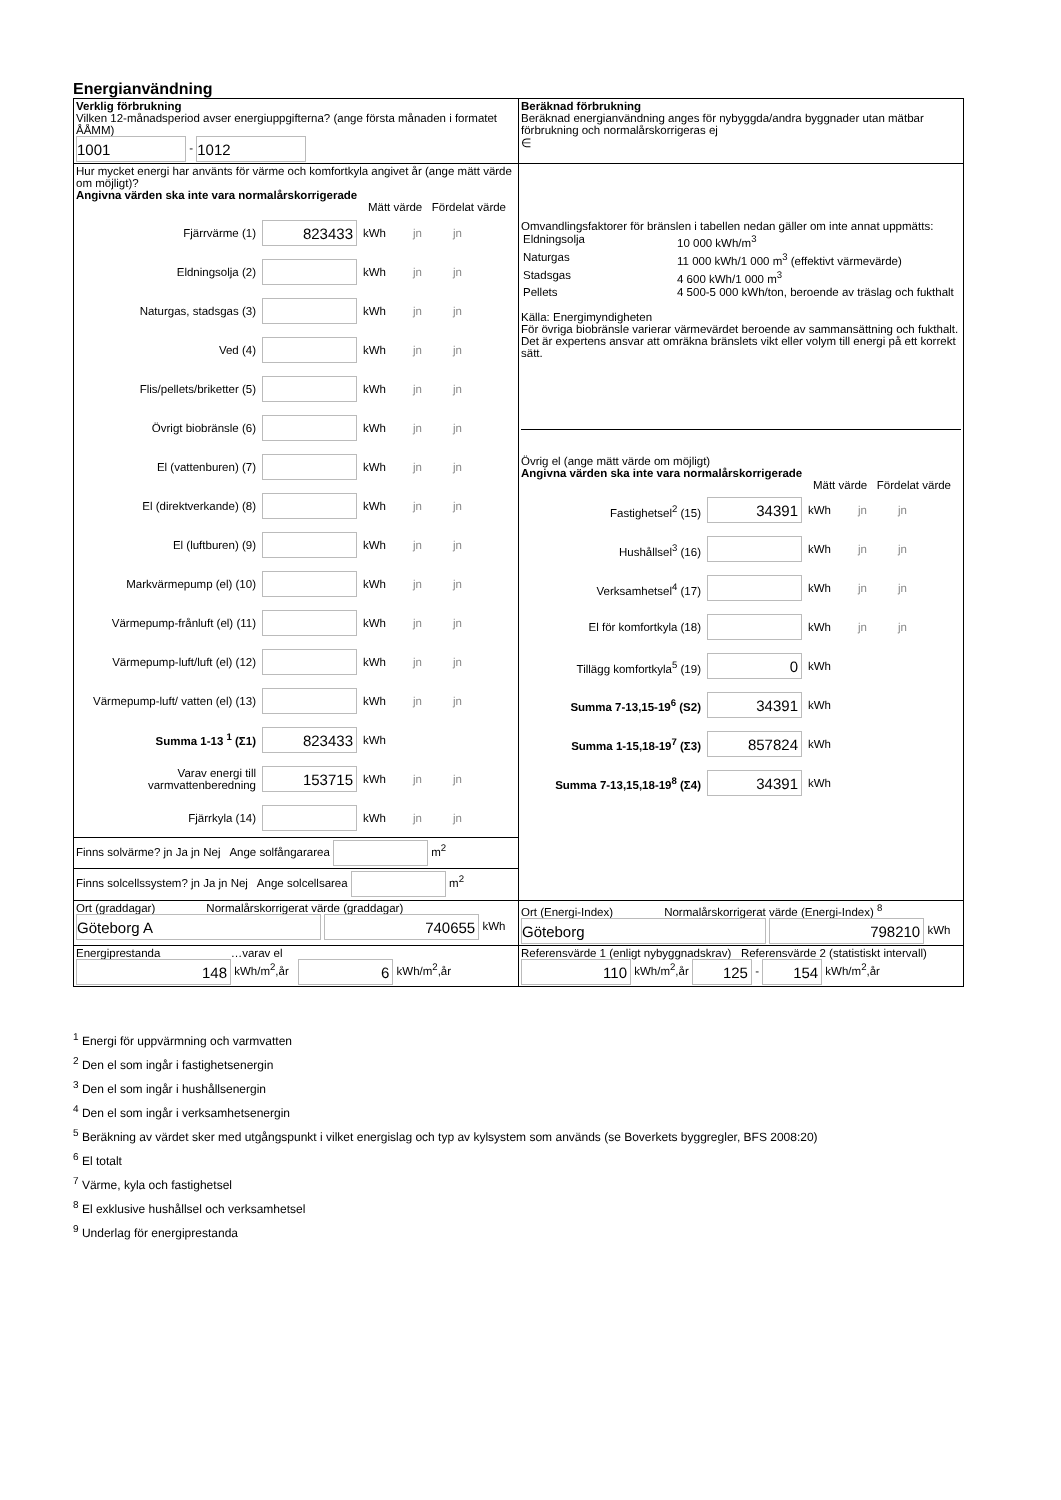Energianvändning
| Verklig förbrukning Vilken 12-månadsperiod avser energiuppgifterna? (ange första månaden i formatet ÅÅMM) 1001 - 1012 | Beräknad förbrukning Beräknad energianvändning anges för nybyggda/andra byggnader utan mätbar förbrukning och normalårskorrigeras ej ∈ |
| Hur mycket energi har använts för värme och komfortkyla angivet år (ange mätt värde om möjligt)? Angivna värden ska inte vara normalårskorrigerade Mätt värde Fördelat värde Fjärrvärme (1) 823433 kWh jn jn Eldningsolja (2) kWh jn jn Naturgas, stadsgas (3) kWh jn jn Ved (4) kWh jn jn Flis/pellets/briketter (5) kWh jn jn Övrigt biobränsle (6) kWh jn jn El (vattenburen) (7) kWh jn jn El (direktverkande) (8) kWh jn jn El (luftburen) (9) kWh jn jn Markvärmepump (el) (10) kWh jn jn Värmepump-frånluft (el) (11) kWh jn jn Värmepump-luft/luft (el) (12) kWh jn jn Värmepump-luft/ vatten (el) (13) kWh jn jn Summa 1-13 <sup>1</sup> (Σ1) 823433 kWh Varav energi till varmvattenberedning 153715 kWh jn jn Fjärrkyla (14) kWh jn jn Finns solvärme? jn Ja jn Nej Ange solfångararea m<sup>2</sup> Finns solcellssystem? jn Ja jn Nej Ange solcellsarea m<sup>2</sup> | Omvandlingsfaktorer för bränslen i tabellen nedan gäller om inte annat uppmätts: / Eldningsolja / 10 000 kWh/m<sup>3</sup> / / Naturgas / 11 000 kWh/1 000 m<sup>3</sup> (effektivt värmevärde) / / Stadsgas / 4 600 kWh/1 000 m<sup>3</sup> / / Pellets / 4 500-5 000 kWh/ton, beroende av träslag och fukthalt / Källa: Energimyndigheten För övriga biobränsle varierar värmevärdet beroende av sammansättning och fukthalt. Det är expertens ansvar att omräkna bränslets vikt eller volym till energi på ett korrekt sätt. Övrig el (ange mätt värde om möjligt) Angivna värden ska inte vara normalårskorrigerade Mätt värde Fördelat värde Fastighetsel<sup>2</sup> (15) 34391 kWh jn jn Hushållsel<sup>3</sup> (16) kWh jn jn Verksamhetsel<sup>4</sup> (17) kWh jn jn El för komfortkyla (18) kWh jn jn Tillägg komfortkyla<sup>5</sup> (19) 0 kWh Summa 7-13,15-19<sup>6</sup> (S2) 34391 kWh Summa 1-15,18-19<sup>7</sup> (Σ3) 857824 kWh Summa 7-13,15,18-19<sup>8</sup> (Σ4) 34391 kWh |
| Ort (graddagar) Normalårskorrigerat värde (graddagar) Göteborg A 740655 kWh | Ort (Energi-Index) Normalårskorrigerat värde (Energi-Index) <sup>8</sup> Göteborg 798210 kWh |
| Energiprestanda …varav el 148 kWh/m<sup>2</sup>,år 6 kWh/m<sup>2</sup>,år | Referensvärde 1 (enligt nybyggnadskrav) Referensvärde 2 (statistiskt intervall) 110 kWh/m<sup>2</sup>,år 125 - 154 kWh/m<sup>2</sup>,år |
<sup>1</sup> Energi för uppvärmning och varmvatten
<sup>2</sup> Den el som ingår i fastighetsenergin
<sup>3</sup> Den el som ingår i hushållsenergin
<sup>4</sup> Den el som ingår i verksamhetsenergin
<sup>5</sup> Beräkning av värdet sker med utgångspunkt i vilket energislag och typ av kylsystem som används (se Boverkets byggregler, BFS 2008:20)
<sup>6</sup> El totalt
<sup>7</sup> Värme, kyla och fastighetsel
<sup>8</sup> El exklusive hushållsel och verksamhetsel
<sup>9</sup> Underlag för energiprestanda